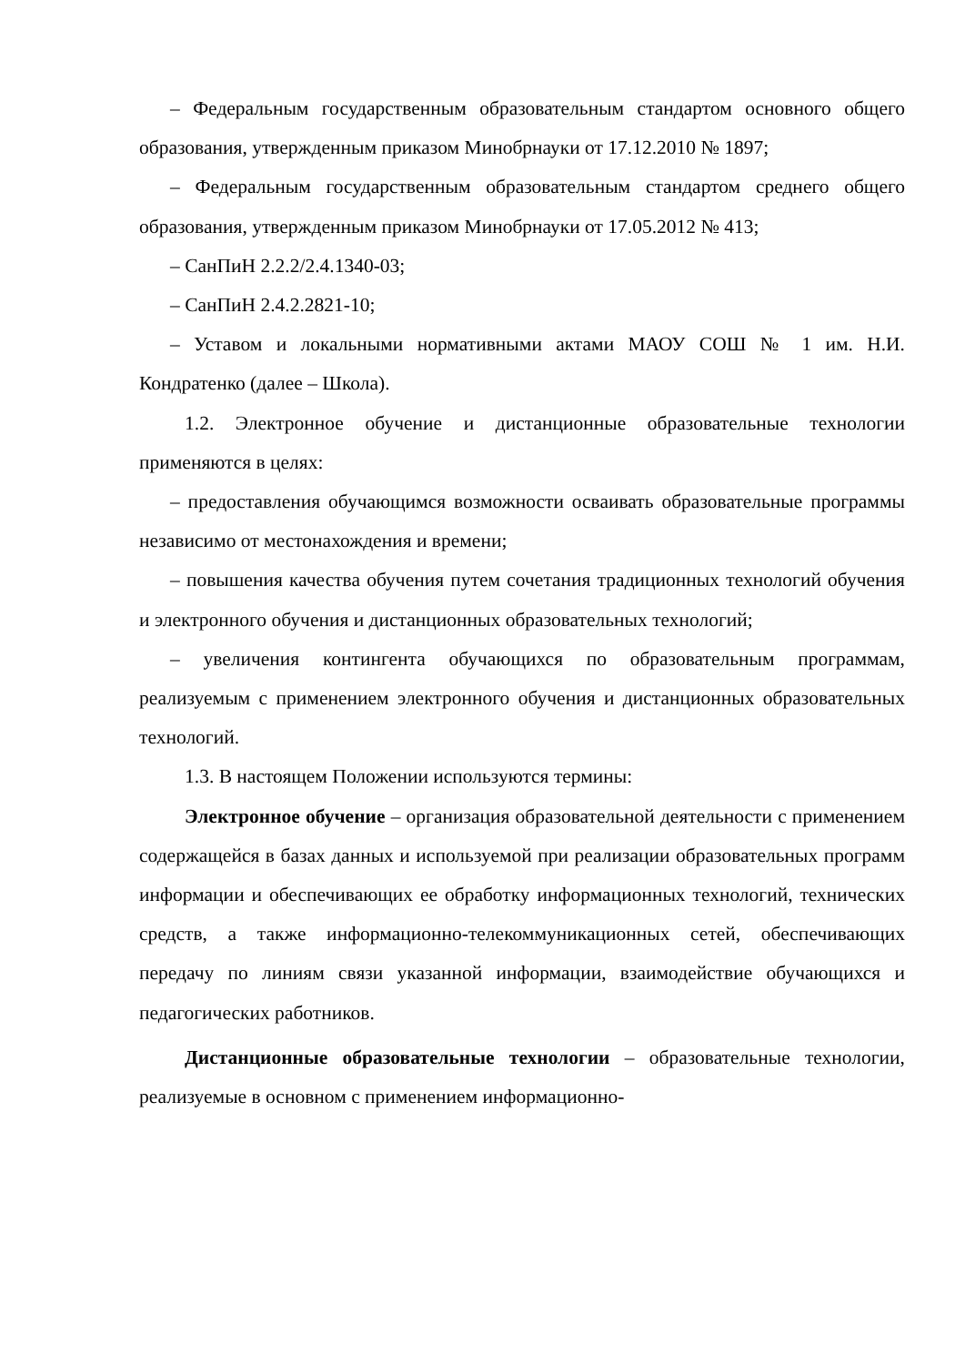– Федеральным государственным образовательным стандартом основного общего образования, утвержденным приказом Минобрнауки от 17.12.2010 № 1897;
– Федеральным государственным образовательным стандартом среднего общего образования, утвержденным приказом Минобрнауки от 17.05.2012 № 413;
– СанПиН 2.2.2/2.4.1340-03;
– СанПиН 2.4.2.2821-10;
– Уставом и локальными нормативными актами МАОУ СОШ № 1 им. Н.И. Кондратенко (далее – Школа).
1.2. Электронное обучение и дистанционные образовательные технологии применяются в целях:
– предоставления обучающимся возможности осваивать образовательные программы независимо от местонахождения и времени;
– повышения качества обучения путем сочетания традиционных технологий обучения и электронного обучения и дистанционных образовательных технологий;
– увеличения контингента обучающихся по образовательным программам, реализуемым с применением электронного обучения и дистанционных образовательных технологий.
1.3. В настоящем Положении используются термины:
Электронное обучение – организация образовательной деятельности с применением содержащейся в базах данных и используемой при реализации образовательных программ информации и обеспечивающих ее обработку информационных технологий, технических средств, а также информационно-телекоммуникационных сетей, обеспечивающих передачу по линиям связи указанной информации, взаимодействие обучающихся и педагогических работников.
Дистанционные образовательные технологии – образовательные технологии, реализуемые в основном с применением информационно-